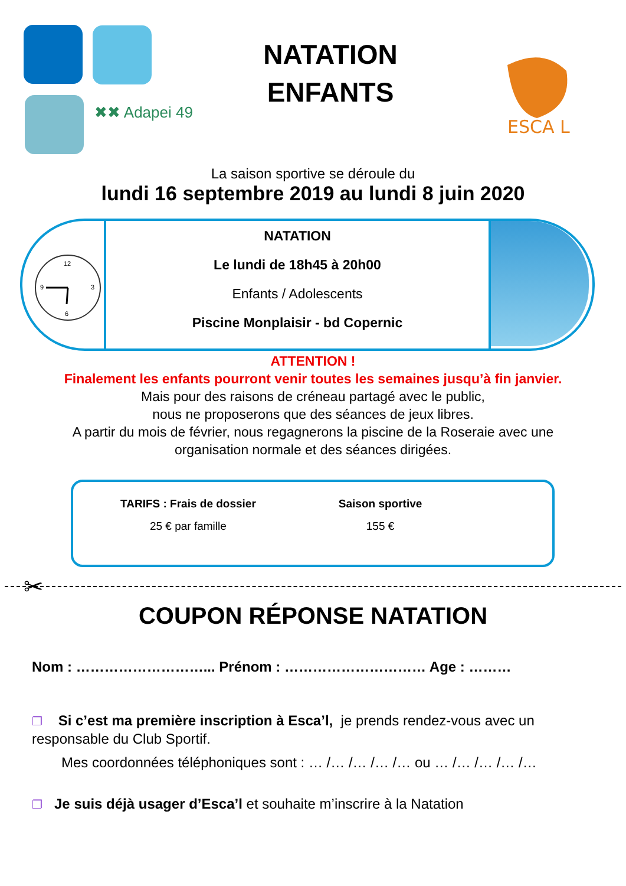✖✖ Adapei 49
ESCA L
NATATION
ENFANTS
La saison sportive se déroule du
lundi 16 septembre 2019 au lundi 8 juin 2020
12
9
6
3
NATATION
Le lundi de 18h45 à 20h00
Enfants / Adolescents
Piscine Monplaisir - bd Copernic
ATTENTION !
Finalement les enfants pourront venir toutes les semaines jusqu’à fin janvier.
Mais pour des raisons de créneau partagé avec le public,
nous ne proposerons que des séances de jeux libres.
A partir du mois de février, nous regagnerons la piscine de la Roseraie avec une
organisation normale et des séances dirigées.
| TARIFS : Frais de dossier | Saison sportive |
| --- | --- |
| 25 € par famille | 155 € |
✂
COUPON RÉPONSE NATATION
Nom : ………………………... Prénom : ………………………… Age : ………
❐ Si c’est ma première inscription à Esca’l, je prends rendez-vous avec un responsable du Club Sportif.
Mes coordonnées téléphoniques sont : … /… /… /… /… ou … /… /… /… /…
❐ Je suis déjà usager d’Esca’l et souhaite m’inscrire à la Natation